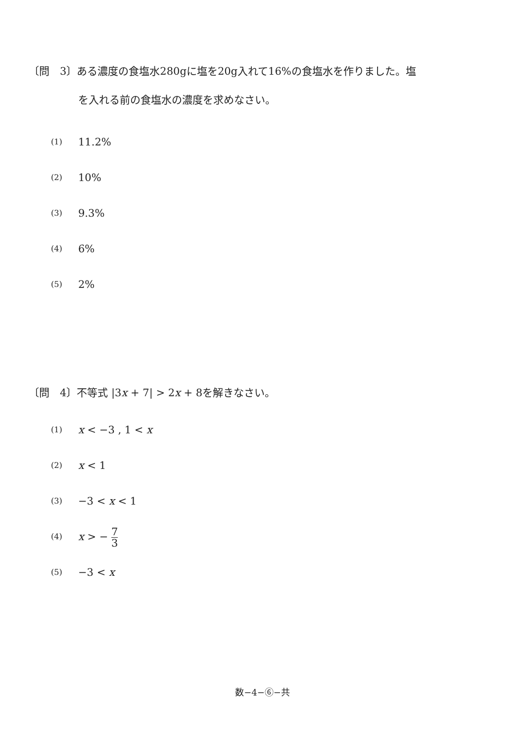〔問　3〕ある濃度の食塩水280gに塩を20g入れて16%の食塩水を作りました。塩
を入れる前の食塩水の濃度を求めなさい。
(1) 11.2%
(2) 10%
(3) 9.3%
(4) 6%
(5) 2%
〔問　4〕不等式 |3x + 7| > 2x + 8を解きなさい。
(1) x < −3 , 1 < x
(2) x < 1
(3) −3 < x < 1
(4) x > − 7 3
(5) −3 < x
数−4−⑥−共